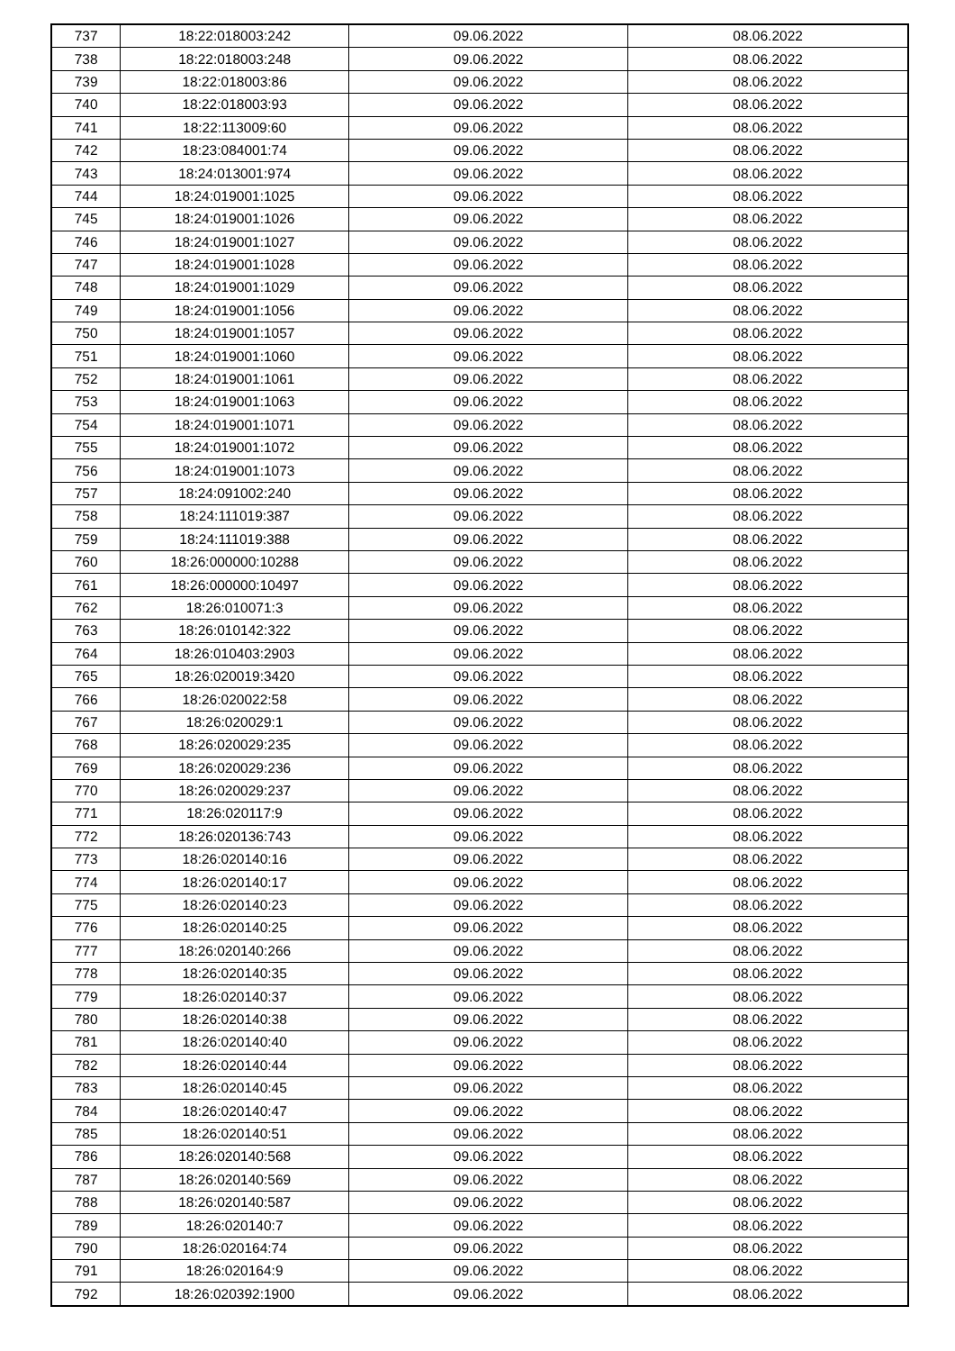| 737 | 18:22:018003:242 | 09.06.2022 | 08.06.2022 |
| 738 | 18:22:018003:248 | 09.06.2022 | 08.06.2022 |
| 739 | 18:22:018003:86 | 09.06.2022 | 08.06.2022 |
| 740 | 18:22:018003:93 | 09.06.2022 | 08.06.2022 |
| 741 | 18:22:113009:60 | 09.06.2022 | 08.06.2022 |
| 742 | 18:23:084001:74 | 09.06.2022 | 08.06.2022 |
| 743 | 18:24:013001:974 | 09.06.2022 | 08.06.2022 |
| 744 | 18:24:019001:1025 | 09.06.2022 | 08.06.2022 |
| 745 | 18:24:019001:1026 | 09.06.2022 | 08.06.2022 |
| 746 | 18:24:019001:1027 | 09.06.2022 | 08.06.2022 |
| 747 | 18:24:019001:1028 | 09.06.2022 | 08.06.2022 |
| 748 | 18:24:019001:1029 | 09.06.2022 | 08.06.2022 |
| 749 | 18:24:019001:1056 | 09.06.2022 | 08.06.2022 |
| 750 | 18:24:019001:1057 | 09.06.2022 | 08.06.2022 |
| 751 | 18:24:019001:1060 | 09.06.2022 | 08.06.2022 |
| 752 | 18:24:019001:1061 | 09.06.2022 | 08.06.2022 |
| 753 | 18:24:019001:1063 | 09.06.2022 | 08.06.2022 |
| 754 | 18:24:019001:1071 | 09.06.2022 | 08.06.2022 |
| 755 | 18:24:019001:1072 | 09.06.2022 | 08.06.2022 |
| 756 | 18:24:019001:1073 | 09.06.2022 | 08.06.2022 |
| 757 | 18:24:091002:240 | 09.06.2022 | 08.06.2022 |
| 758 | 18:24:111019:387 | 09.06.2022 | 08.06.2022 |
| 759 | 18:24:111019:388 | 09.06.2022 | 08.06.2022 |
| 760 | 18:26:000000:10288 | 09.06.2022 | 08.06.2022 |
| 761 | 18:26:000000:10497 | 09.06.2022 | 08.06.2022 |
| 762 | 18:26:010071:3 | 09.06.2022 | 08.06.2022 |
| 763 | 18:26:010142:322 | 09.06.2022 | 08.06.2022 |
| 764 | 18:26:010403:2903 | 09.06.2022 | 08.06.2022 |
| 765 | 18:26:020019:3420 | 09.06.2022 | 08.06.2022 |
| 766 | 18:26:020022:58 | 09.06.2022 | 08.06.2022 |
| 767 | 18:26:020029:1 | 09.06.2022 | 08.06.2022 |
| 768 | 18:26:020029:235 | 09.06.2022 | 08.06.2022 |
| 769 | 18:26:020029:236 | 09.06.2022 | 08.06.2022 |
| 770 | 18:26:020029:237 | 09.06.2022 | 08.06.2022 |
| 771 | 18:26:020117:9 | 09.06.2022 | 08.06.2022 |
| 772 | 18:26:020136:743 | 09.06.2022 | 08.06.2022 |
| 773 | 18:26:020140:16 | 09.06.2022 | 08.06.2022 |
| 774 | 18:26:020140:17 | 09.06.2022 | 08.06.2022 |
| 775 | 18:26:020140:23 | 09.06.2022 | 08.06.2022 |
| 776 | 18:26:020140:25 | 09.06.2022 | 08.06.2022 |
| 777 | 18:26:020140:266 | 09.06.2022 | 08.06.2022 |
| 778 | 18:26:020140:35 | 09.06.2022 | 08.06.2022 |
| 779 | 18:26:020140:37 | 09.06.2022 | 08.06.2022 |
| 780 | 18:26:020140:38 | 09.06.2022 | 08.06.2022 |
| 781 | 18:26:020140:40 | 09.06.2022 | 08.06.2022 |
| 782 | 18:26:020140:44 | 09.06.2022 | 08.06.2022 |
| 783 | 18:26:020140:45 | 09.06.2022 | 08.06.2022 |
| 784 | 18:26:020140:47 | 09.06.2022 | 08.06.2022 |
| 785 | 18:26:020140:51 | 09.06.2022 | 08.06.2022 |
| 786 | 18:26:020140:568 | 09.06.2022 | 08.06.2022 |
| 787 | 18:26:020140:569 | 09.06.2022 | 08.06.2022 |
| 788 | 18:26:020140:587 | 09.06.2022 | 08.06.2022 |
| 789 | 18:26:020140:7 | 09.06.2022 | 08.06.2022 |
| 790 | 18:26:020164:74 | 09.06.2022 | 08.06.2022 |
| 791 | 18:26:020164:9 | 09.06.2022 | 08.06.2022 |
| 792 | 18:26:020392:1900 | 09.06.2022 | 08.06.2022 |